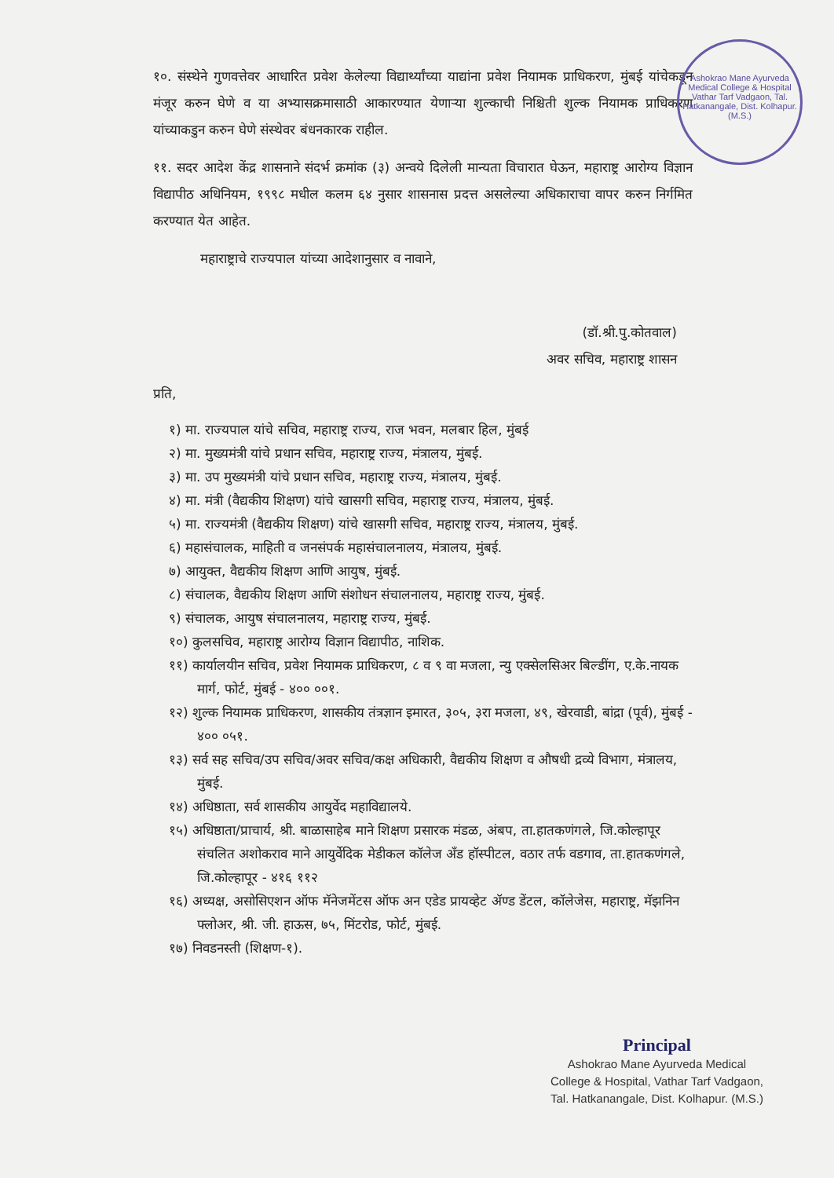Ashokrao Mane Ayurveda Medical College & Hospital
Vathar Tarf Vadgaon, Tal. Hatkanangale, Dist. Kolhapur. (M.S.)
१०. संस्थेने गुणवत्तेवर आधारित प्रवेश केलेल्या विद्यार्थ्यांच्या याद्यांना प्रवेश नियामक प्राधिकरण, मुंबई यांचेकडून मंजूर करुन घेणे व या अभ्यासक्रमासाठी आकारण्यात येणाऱ्या शुल्काची निश्चिती शुल्क नियामक प्राधिकरण यांच्याकडुन करुन घेणे संस्थेवर बंधनकारक राहील.
११. सदर आदेश केंद्र शासनाने संदर्भ क्रमांक (३) अन्वये दिलेली मान्यता विचारात घेऊन, महाराष्ट्र आरोग्य विज्ञान विद्यापीठ अधिनियम, १९९८ मधील कलम ६४ नुसार शासनास प्रदत्त असलेल्या अधिकाराचा वापर करुन निर्गमित करण्यात येत आहेत.
महाराष्ट्राचे राज्यपाल यांच्या आदेशानुसार व नावाने,
(डॉ.श्री.पु.कोतवाल)
अवर सचिव, महाराष्ट्र शासन
प्रति,
१) मा. राज्यपाल यांचे सचिव, महाराष्ट्र राज्य, राज भवन, मलबार हिल, मुंबई
२) मा. मुख्यमंत्री यांचे प्रधान सचिव, महाराष्ट्र राज्य, मंत्रालय, मुंबई.
३) मा. उप मुख्यमंत्री यांचे प्रधान सचिव, महाराष्ट्र राज्य, मंत्रालय, मुंबई.
४) मा. मंत्री (वैद्यकीय शिक्षण) यांचे खासगी सचिव, महाराष्ट्र राज्य, मंत्रालय, मुंबई.
५) मा. राज्यमंत्री (वैद्यकीय शिक्षण) यांचे खासगी सचिव, महाराष्ट्र राज्य, मंत्रालय, मुंबई.
६) महासंचालक, माहिती व जनसंपर्क महासंचालनालय, मंत्रालय, मुंबई.
७) आयुक्त, वैद्यकीय शिक्षण आणि आयुष, मुंबई.
८) संचालक, वैद्यकीय शिक्षण आणि संशोधन संचालनालय, महाराष्ट्र राज्य, मुंबई.
९) संचालक, आयुष संचालनालय, महाराष्ट्र राज्य, मुंबई.
१०) कुलसचिव, महाराष्ट्र आरोग्य विज्ञान विद्यापीठ, नाशिक.
११) कार्यालयीन सचिव, प्रवेश नियामक प्राधिकरण, ८ व ९ वा मजला, न्यु एक्सेलसिअर बिल्डींग, ए.के.नायक मार्ग, फोर्ट, मुंबई - ४०० ००१.
१२) शुल्क नियामक प्राधिकरण, शासकीय तंत्रज्ञान इमारत, ३०५, ३रा मजला, ४९, खेरवाडी, बांद्रा (पूर्व), मुंबई - ४०० ०५१.
१३) सर्व सह सचिव/उप सचिव/अवर सचिव/कक्ष अधिकारी, वैद्यकीय शिक्षण व औषधी द्रव्ये विभाग, मंत्रालय, मुंबई.
१४) अधिष्ठाता, सर्व शासकीय आयुर्वेद महाविद्यालये.
१५) अधिष्ठाता/प्राचार्य, श्री. बाळासाहेब माने शिक्षण प्रसारक मंडळ, अंबप, ता.हातकणंगले, जि.कोल्हापूर संचलित अशोकराव माने आयुर्वेदिक मेडीकल कॉलेज अँड हॉस्पीटल, वठार तर्फ वडगाव, ता.हातकणंगले, जि.कोल्हापूर - ४१६ ११२
१६) अध्यक्ष, असोसिएशन ऑफ मॅनेजमेंटस ऑफ अन एडेड प्रायव्हेट ॲण्ड डेंटल, कॉलेजेस, महाराष्ट्र, मॅझनिन फ्लोअर, श्री. जी. हाऊस, ७५, मिंटरोड, फोर्ट, मुंबई.
१७) निवडनस्ती (शिक्षण-१).
Principal
Ashokrao Mane Ayurveda Medical
College & Hospital, Vathar Tarf Vadgaon,
Tal. Hatkanangale, Dist. Kolhapur. (M.S.)